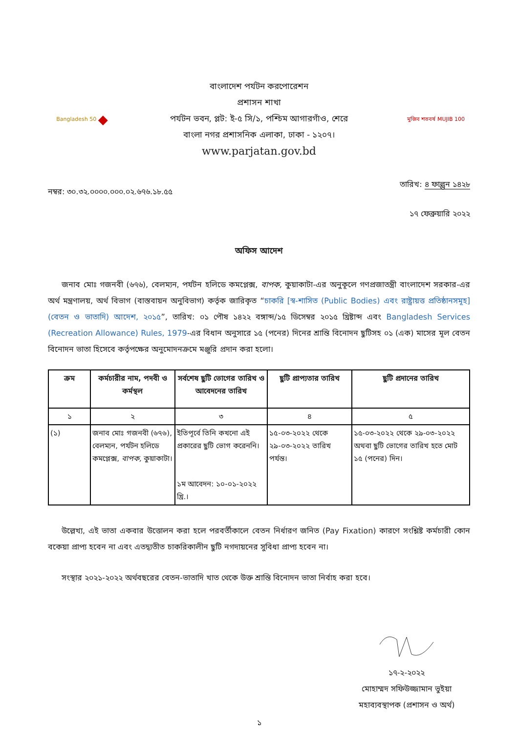Bangladesh 50 ◆
বাংলাদেশ পর্যটন করপোরেশন
প্রশাসন শাখা
পর্যটন ভবন, প্লট: ই-৫ সি/১, পশ্চিম আগারগাঁও, শেরে
বাংলা নগর প্রশাসনিক এলাকা, ঢাকা - ১২০৭।
www.parjatan.gov.bd
মুজিব শতবর্ষ MUJIB 100
নম্বর: ৩০.৩২.০০০০.০০০.০২.৬৭৬.১৮.৫৫
তারিখ: ৪ ফাল্গুন ১৪২৮
১৭ ফেব্রুয়ারি ২০২২
অফিস আদেশ
জনাব মোঃ গজনবী (৬৭৬), বেলম্যন, পর্যটন হলিডে কমপ্লেক্স, বাপক, কুয়াকাটা-এর অনুকূলে গণপ্রজাতন্ত্রী বাংলাদেশ সরকার-এর অর্থ মন্ত্রণালয়, অর্থ বিভাগ (বাস্তবায়ন অনুবিভাগ) কর্তৃক জারিকৃত “চাকরি [স্ব-শাসিত (Public Bodies) এবং রাষ্ট্রায়ত্ত প্রতিষ্ঠানসমূহ] (বেতন ও ভাতাদি) আদেশ, ২০১৫”, তারিখ: ০১ পৌষ ১৪২২ বঙ্গাব্দ/১৫ ডিসেম্বর ২০১৫ খ্রিষ্টাব্দ এবং Bangladesh Services (Recreation Allowance) Rules, 1979-এর বিধান অনুসারে ১৫ (পনের) দিনের শ্রান্তি বিনোদন ছুটিসহ ০১ (এক) মাসের মূল বেতন বিনোদন ভাতা হিসেবে কর্তৃপক্ষের অনুমোদনক্রমে মঞ্জুরি প্রদান করা হলো।
| ক্রম | কর্মচারীর নাম, পদবী ও কর্মস্থল | সর্বশেষ ছুটি ভোগের তারিখ ও আবেদনের তারিখ | ছুটি প্রাপ্যতার তারিখ | ছুটি প্রদানের তারিখ |
| --- | --- | --- | --- | --- |
| ১ | ২ | ৩ | ৪ | ৫ |
| (১) | জনাব মোঃ গজনবী (৬৭৬), বেলম্যন, পর্যটন হলিডে কমপ্লেক্স, বাপক, কুয়াকাটা। | ইতিপূর্বে তিনি কখনো এই প্রকারের ছুটি ভোগ করেননি। ১ম আবেদন: ১০-০১-২০২২ খ্রি.। | ১৫-০৩-২০২২ থেকে ২৯-০৩-২০২২ তারিখ পর্যন্ত। | ১৫-০৩-২০২২ থেকে ২৯-০৩-২০২২ অথবা ছুটি ভোগের তারিখ হতে মোট ১৫ (পনের) দিন। |
উল্লেখ্য, এই ভাতা একবার উত্তোলন করা হলে পরবর্তীকালে বেতন নির্ধারণ জনিত (Pay Fixation) কারণে সংশ্লিষ্ট কর্মচারী কোন বকেয়া প্রাপ্য হবেন না এবং এতদ্ব্যতীত চাকরিকালীন ছুটি নগদায়নের সুবিধা প্রাপ্য হবেন না।
সংস্থার ২০২১-২০২২ অর্থবছরের বেতন-ভাতাদি খাত থেকে উক্ত শ্রান্তি বিনোদন ভাতা নির্বাহ করা হবে।
১৭-২-২০২২
মোহাম্মদ সফিউজ্জামান ভুইয়া
মহাব্যবস্থাপক (প্রশাসন ও অর্থ)
১